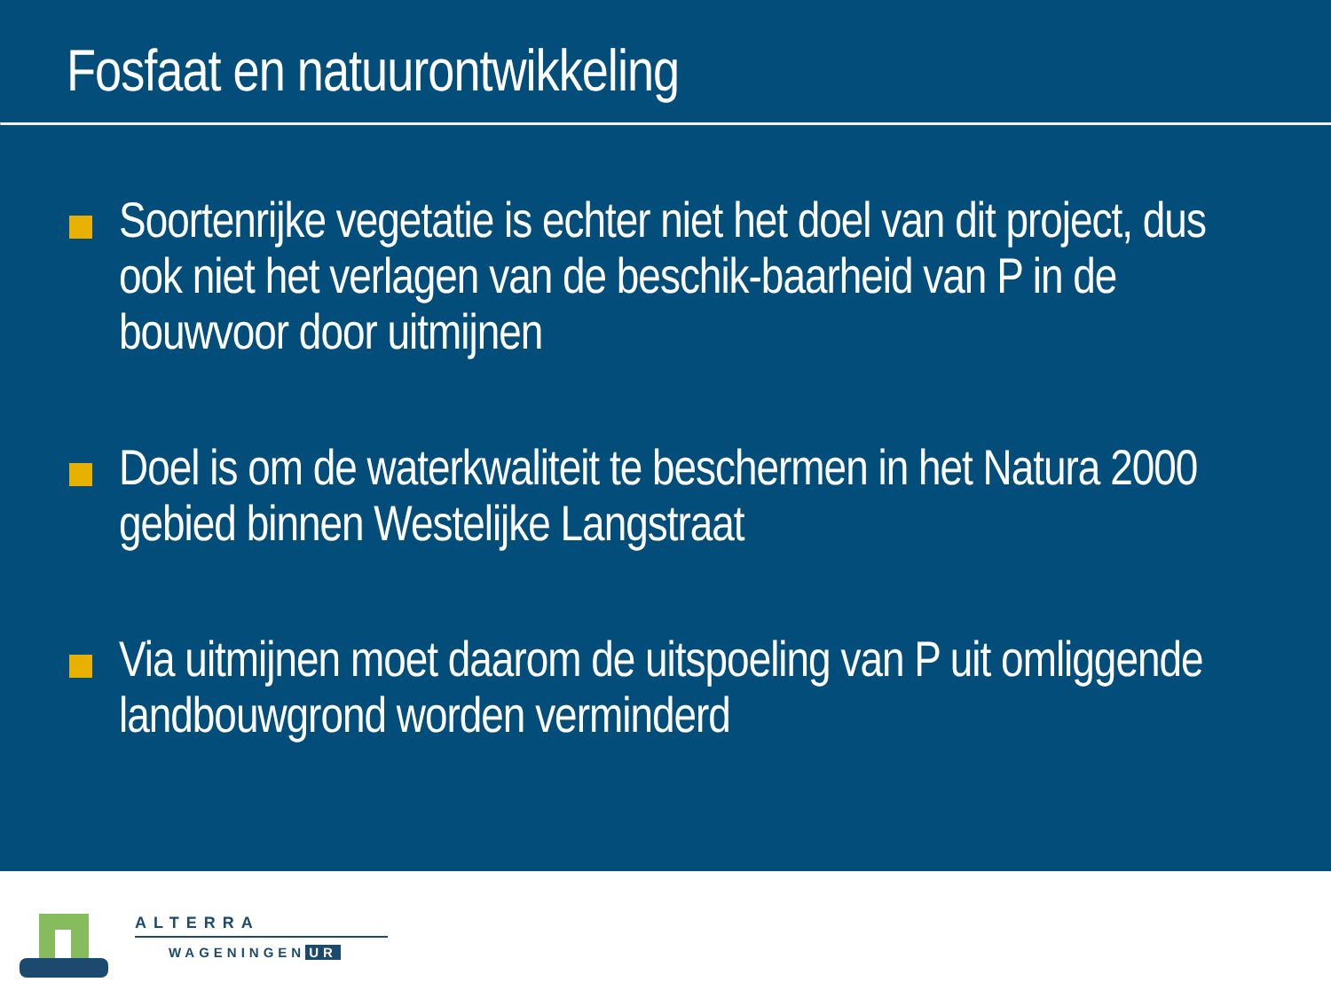Fosfaat en natuurontwikkeling
Soortenrijke vegetatie is echter niet het doel van dit project, dus ook niet het verlagen van de beschik-baarheid van P in de bouwvoor door uitmijnen
Doel is om de waterkwaliteit te beschermen in het Natura 2000 gebied binnen Westelijke Langstraat
Via uitmijnen moet daarom de uitspoeling van P uit omliggende landbouwgrond worden verminderd
ALTERRA
WAGENINGEN UR